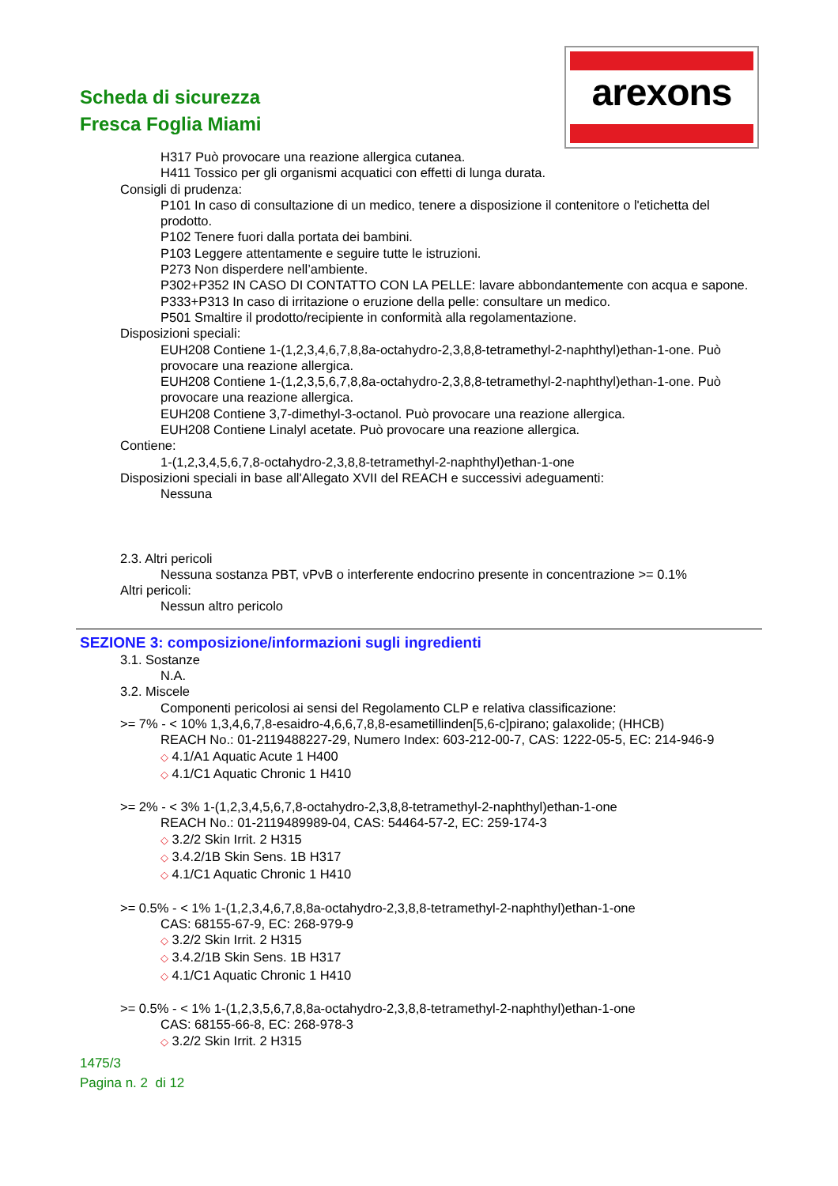Scheda di sicurezza
Fresca Foglia Miami
arexons
H317 Può provocare una reazione allergica cutanea.
H411 Tossico per gli organismi acquatici con effetti di lunga durata.
Consigli di prudenza:
P101 In caso di consultazione di un medico, tenere a disposizione il contenitore o l'etichetta del prodotto.
P102 Tenere fuori dalla portata dei bambini.
P103 Leggere attentamente e seguire tutte le istruzioni.
P273 Non disperdere nell’ambiente.
P302+P352 IN CASO DI CONTATTO CON LA PELLE: lavare abbondantemente con acqua e sapone.
P333+P313 In caso di irritazione o eruzione della pelle: consultare un medico.
P501 Smaltire il prodotto/recipiente in conformità alla regolamentazione.
Disposizioni speciali:
EUH208 Contiene 1-(1,2,3,4,6,7,8,8a-octahydro-2,3,8,8-tetramethyl-2-naphthyl)ethan-1-one. Può provocare una reazione allergica.
EUH208 Contiene 1-(1,2,3,5,6,7,8,8a-octahydro-2,3,8,8-tetramethyl-2-naphthyl)ethan-1-one. Può provocare una reazione allergica.
EUH208 Contiene 3,7-dimethyl-3-octanol. Può provocare una reazione allergica.
EUH208 Contiene Linalyl acetate. Può provocare una reazione allergica.
Contiene:
1-(1,2,3,4,5,6,7,8-octahydro-2,3,8,8-tetramethyl-2-naphthyl)ethan-1-one
Disposizioni speciali in base all'Allegato XVII del REACH e successivi adeguamenti:
Nessuna
2.3. Altri pericoli
Nessuna sostanza PBT, vPvB o interferente endocrino presente in concentrazione >= 0.1%
Altri pericoli:
Nessun altro pericolo
SEZIONE 3: composizione/informazioni sugli ingredienti
3.1. Sostanze
N.A.
3.2. Miscele
Componenti pericolosi ai sensi del Regolamento CLP e relativa classificazione:
>= 7% - < 10% 1,3,4,6,7,8-esaidro-4,6,6,7,8,8-esametillinden[5,6-c]pirano; galaxolide; (HHCB)
REACH No.: 01-2119488227-29, Numero Index: 603-212-00-7, CAS: 1222-05-5, EC: 214-946-9
◇ 4.1/A1 Aquatic Acute 1 H400
◇ 4.1/C1 Aquatic Chronic 1 H410
>= 2% - < 3% 1-(1,2,3,4,5,6,7,8-octahydro-2,3,8,8-tetramethyl-2-naphthyl)ethan-1-one
REACH No.: 01-2119489989-04, CAS: 54464-57-2, EC: 259-174-3
◇ 3.2/2 Skin Irrit. 2 H315
◇ 3.4.2/1B Skin Sens. 1B H317
◇ 4.1/C1 Aquatic Chronic 1 H410
>= 0.5% - < 1% 1-(1,2,3,4,6,7,8,8a-octahydro-2,3,8,8-tetramethyl-2-naphthyl)ethan-1-one
CAS: 68155-67-9, EC: 268-979-9
◇ 3.2/2 Skin Irrit. 2 H315
◇ 3.4.2/1B Skin Sens. 1B H317
◇ 4.1/C1 Aquatic Chronic 1 H410
>= 0.5% - < 1% 1-(1,2,3,5,6,7,8,8a-octahydro-2,3,8,8-tetramethyl-2-naphthyl)ethan-1-one
CAS: 68155-66-8, EC: 268-978-3
◇ 3.2/2 Skin Irrit. 2 H315
1475/3
Pagina n. 2 di 12